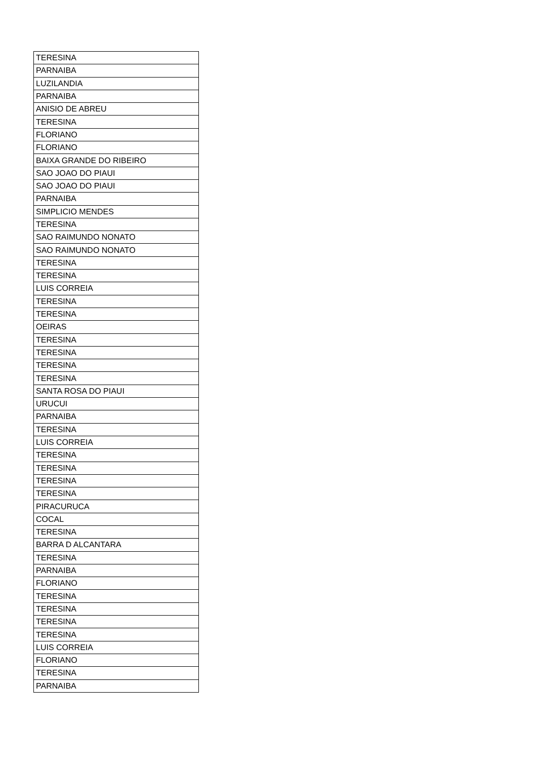| TERESINA |
| PARNAIBA |
| LUZILANDIA |
| PARNAIBA |
| ANISIO DE ABREU |
| TERESINA |
| FLORIANO |
| FLORIANO |
| BAIXA GRANDE DO RIBEIRO |
| SAO JOAO DO PIAUI |
| SAO JOAO DO PIAUI |
| PARNAIBA |
| SIMPLICIO MENDES |
| TERESINA |
| SAO RAIMUNDO NONATO |
| SAO RAIMUNDO NONATO |
| TERESINA |
| TERESINA |
| LUIS CORREIA |
| TERESINA |
| TERESINA |
| OEIRAS |
| TERESINA |
| TERESINA |
| TERESINA |
| TERESINA |
| SANTA ROSA DO PIAUI |
| URUCUI |
| PARNAIBA |
| TERESINA |
| LUIS CORREIA |
| TERESINA |
| TERESINA |
| TERESINA |
| TERESINA |
| PIRACURUCA |
| COCAL |
| TERESINA |
| BARRA D ALCANTARA |
| TERESINA |
| PARNAIBA |
| FLORIANO |
| TERESINA |
| TERESINA |
| TERESINA |
| TERESINA |
| LUIS CORREIA |
| FLORIANO |
| TERESINA |
| PARNAIBA |